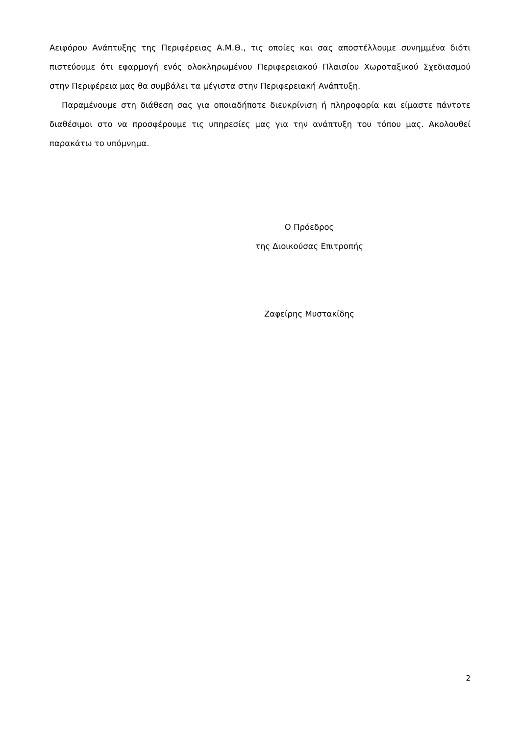Αειφόρου Ανάπτυξης της Περιφέρειας Α.Μ.Θ., τις οποίες και σας αποστέλλουμε συνημμένα διότι πιστεύουμε ότι εφαρμογή ενός ολοκληρωμένου Περιφερειακού Πλαισίου Χωροταξικού Σχεδιασμού στην Περιφέρεια μας θα συμβάλει τα μέγιστα στην Περιφερειακή Ανάπτυξη.
Παραμένουμε στη διάθεση σας για οποιαδήποτε διευκρίνιση ή πληροφορία και είμαστε πάντοτε διαθέσιμοι στο να προσφέρουμε τις υπηρεσίες μας για την ανάπτυξη του τόπου μας. Ακολουθεί παρακάτω το υπόμνημα.
Ο Πρόεδρος
της Διοικούσας Επιτροπής
Ζαφείρης Μυστακίδης
2